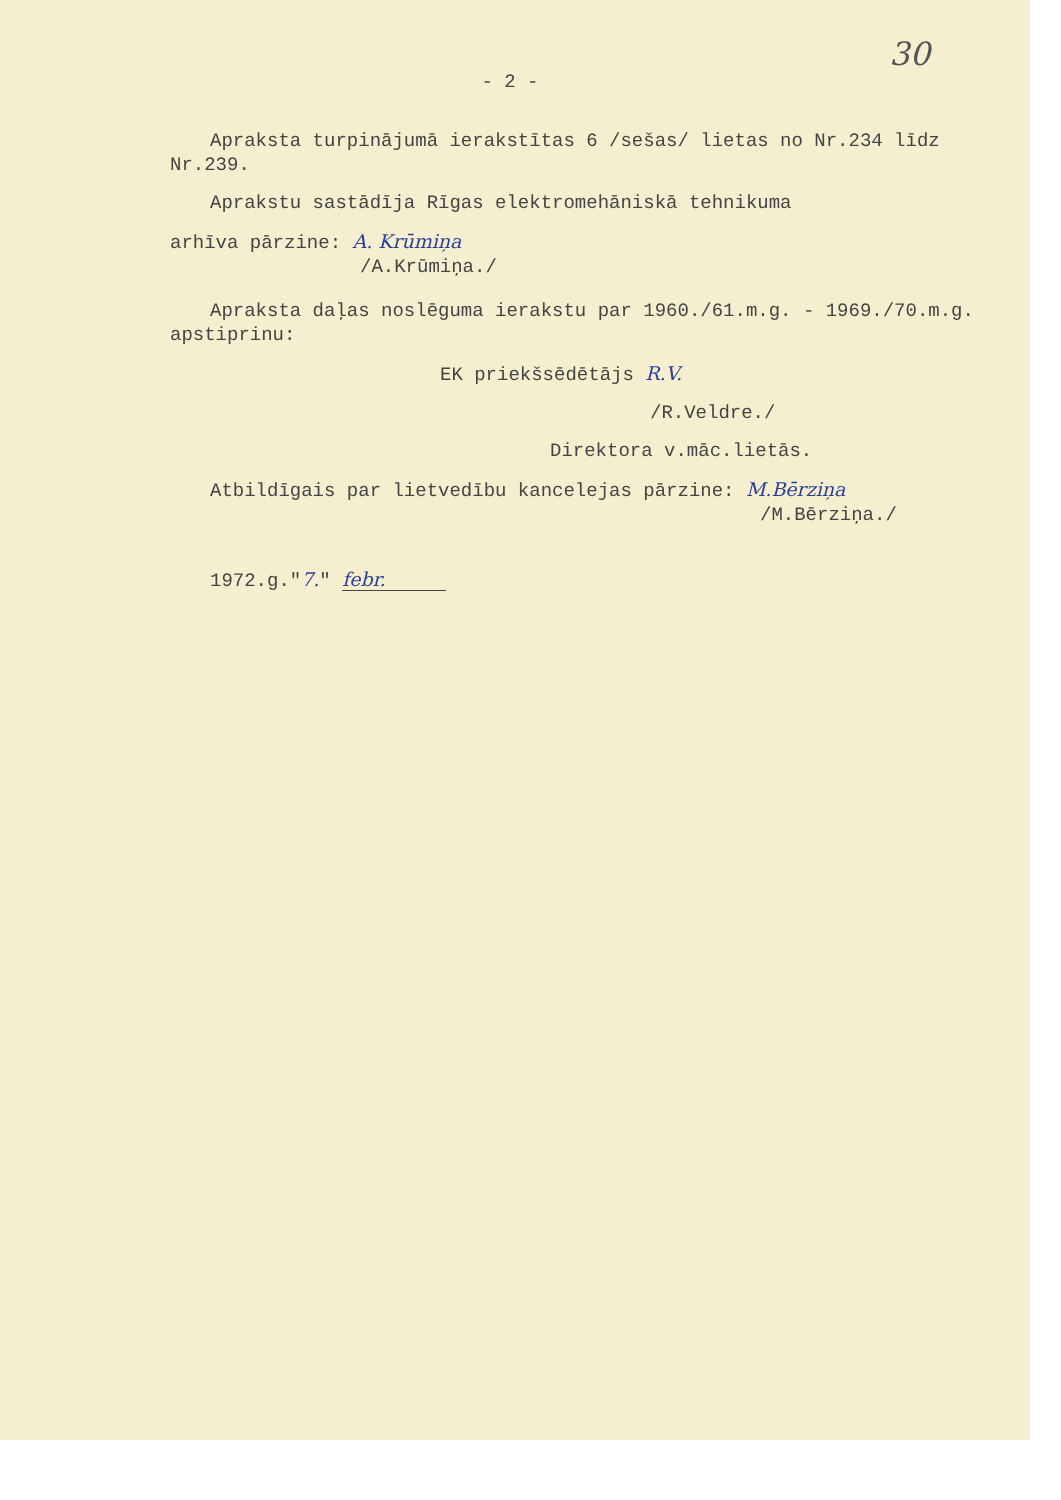30
- 2 -
Apraksta turpinājumā ierakstītas 6 /sešas/ lietas no Nr.234 līdz Nr.239.
Aprakstu sastādīja Rīgas elektromehāniskā tehnikuma
arhīva pārzine: A. Krūmiņa
/A.Krūmiņa./
Apraksta daļas noslēguma ierakstu par 1960./61.m.g. - 1969./70.m.g. apstiprinu:
EK priekšsēdētājs R.V.
/R.Veldre./
Direktora v.māc.lietās.
Atbildīgais par lietvedību kancelejas pārzine: M.Bērziņa
/M.Bērziņa./
1972.g."7." febr.